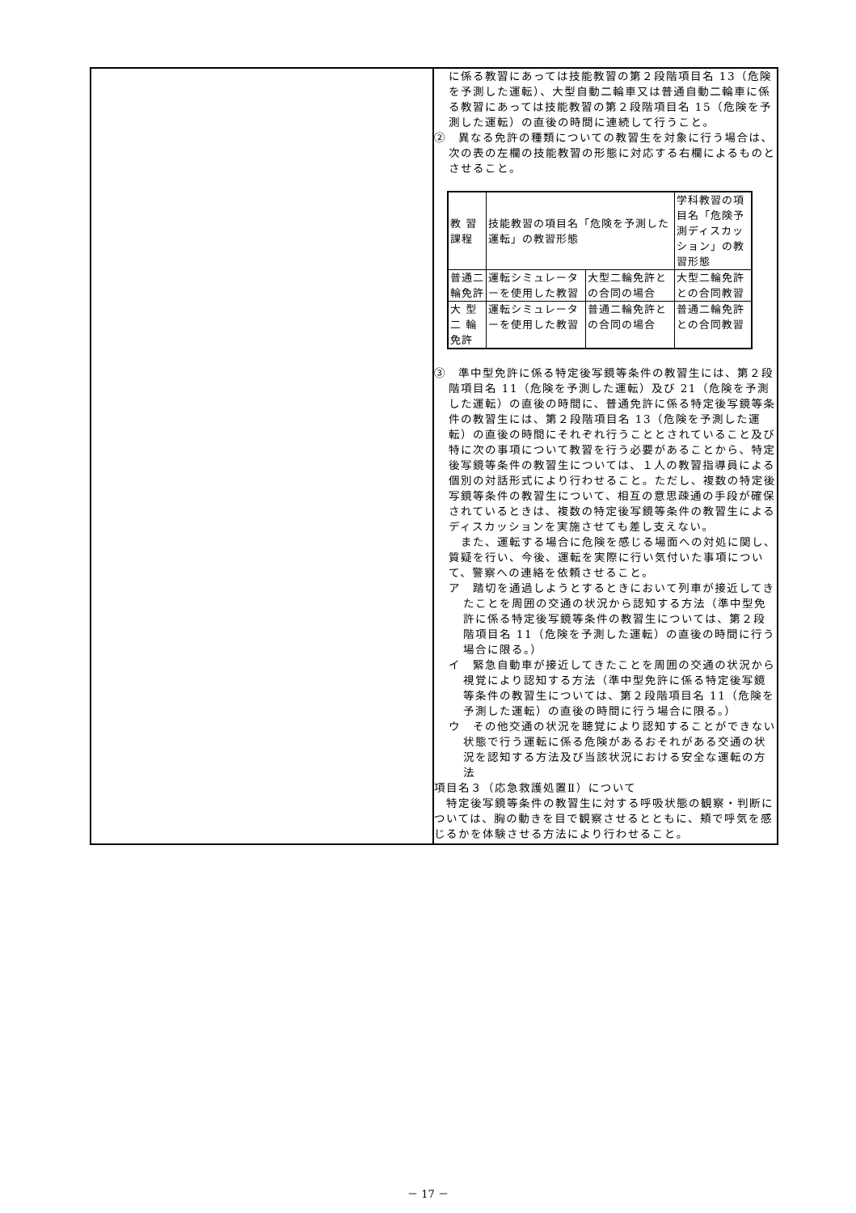に係る教習にあっては技能教習の第２段階項目名 13（危険を予測した運転）、大型自動二輪車又は普通自動二輪車に係る教習にあっては技能教習の第２段階項目名 15（危険を予測した運転）の直後の時間に連続して行うこと。
②　異なる免許の種類についての教習生を対象に行う場合は、次の表の左欄の技能教習の形態に対応する右欄によるものとさせること。
| 教 習課程 | 技能教習の項目名「危険を予測した運転」の教習形態 | | 学科教習の項目名「危険予測ディスカッション」の教習形態 |
| 普通二輪免許 | 運転シミュレーターを使用した教習 | 大型二輪免許との合同の場合 | 大型二輪免許との合同教習 |
| 大 型二 輪免許 | 運転シミュレーターを使用した教習 | 普通二輪免許との合同の場合 | 普通二輪免許との合同教習 |
③　準中型免許に係る特定後写鏡等条件の教習生には、第２段階項目名 11（危険を予測した運転）及び 21（危険を予測した運転）の直後の時間に、普通免許に係る特定後写鏡等条件の教習生には、第２段階項目名 13（危険を予測した運転）の直後の時間にそれぞれ行うこととされていること及び特に次の事項について教習を行う必要があることから、特定後写鏡等条件の教習生については、１人の教習指導員による個別の対話形式により行わせること。ただし、複数の特定後写鏡等条件の教習生について、相互の意思疎通の手段が確保されているときは、複数の特定後写鏡等条件の教習生によるディスカッションを実施させても差し支えない。
　また、運転する場合に危険を感じる場面への対処に関し、質疑を行い、今後、運転を実際に行い気付いた事項について、警察への連絡を依頼させること。
ア　踏切を通過しようとするときにおいて列車が接近してきたことを周囲の交通の状況から認知する方法（準中型免許に係る特定後写鏡等条件の教習生については、第２段階項目名 11（危険を予測した運転）の直後の時間に行う場合に限る。）
イ　緊急自動車が接近してきたことを周囲の交通の状況から視覚により認知する方法（準中型免許に係る特定後写鏡等条件の教習生については、第２段階項目名 11（危険を予測した運転）の直後の時間に行う場合に限る。）
ウ　その他交通の状況を聴覚により認知することができない状態で行う運転に係る危険があるおそれがある交通の状況を認知する方法及び当該状況における安全な運転の方法
項目名３（応急救護処置Ⅱ）について
　特定後写鏡等条件の教習生に対する呼吸状態の観察・判断については、胸の動きを目で観察させるとともに、頬で呼気を感じるかを体験させる方法により行わせること。
－ 17 －